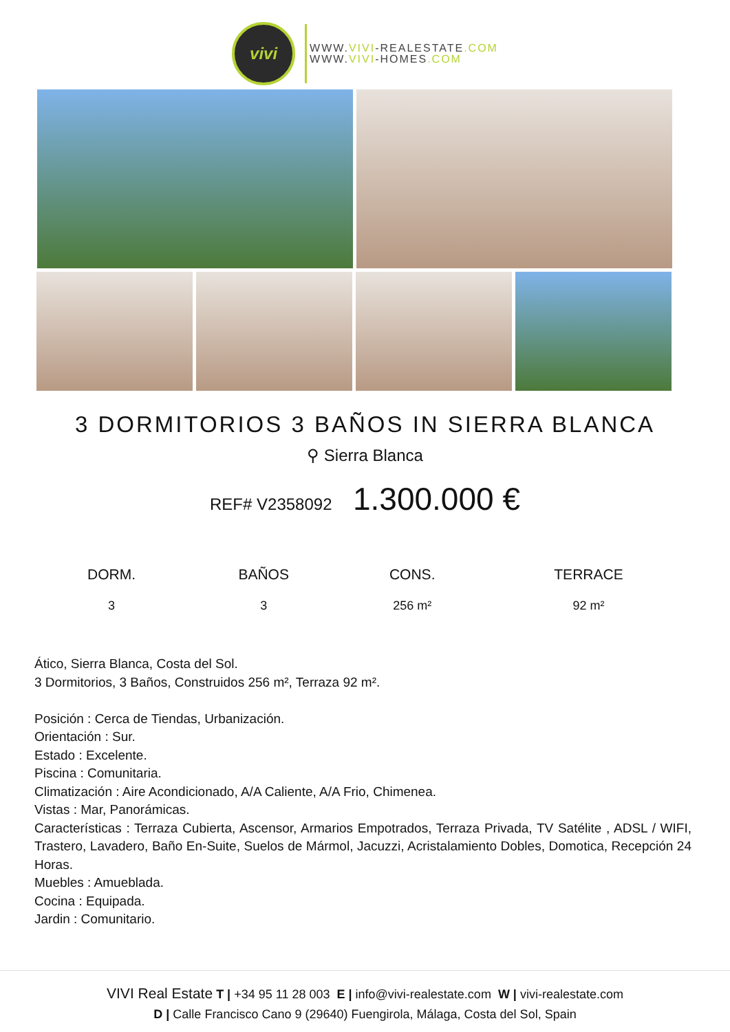vivi
WWW.VIVI-REALESTATE.COM
WWW.VIVI-HOMES.COM
3 DORMITORIOS 3 BAÑOS IN SIERRA BLANCA
⚲ Sierra Blanca
REF# V2358092 1.300.000 €
| DORM. | BAÑOS | CONS. | TERRACE |
| --- | --- | --- | --- |
| 3 | 3 | 256 m² | 92 m² |
Ático, Sierra Blanca, Costa del Sol.
3 Dormitorios, 3 Baños, Construidos 256 m², Terraza 92 m².
Posición : Cerca de Tiendas, Urbanización.
Orientación : Sur.
Estado : Excelente.
Piscina : Comunitaria.
Climatización : Aire Acondicionado, A/A Caliente, A/A Frio, Chimenea.
Vistas : Mar, Panorámicas.
Características : Terraza Cubierta, Ascensor, Armarios Empotrados, Terraza Privada, TV Satélite , ADSL / WIFI, Trastero, Lavadero, Baño En-Suite, Suelos de Mármol, Jacuzzi, Acristalamiento Dobles, Domotica, Recepción 24 Horas.
Muebles : Amueblada.
Cocina : Equipada.
Jardin : Comunitario.
VIVI Real Estate T | +34 95 11 28 003 E | info@vivi-realestate.com W | vivi-realestate.com
D | Calle Francisco Cano 9 (29640) Fuengirola, Málaga, Costa del Sol, Spain